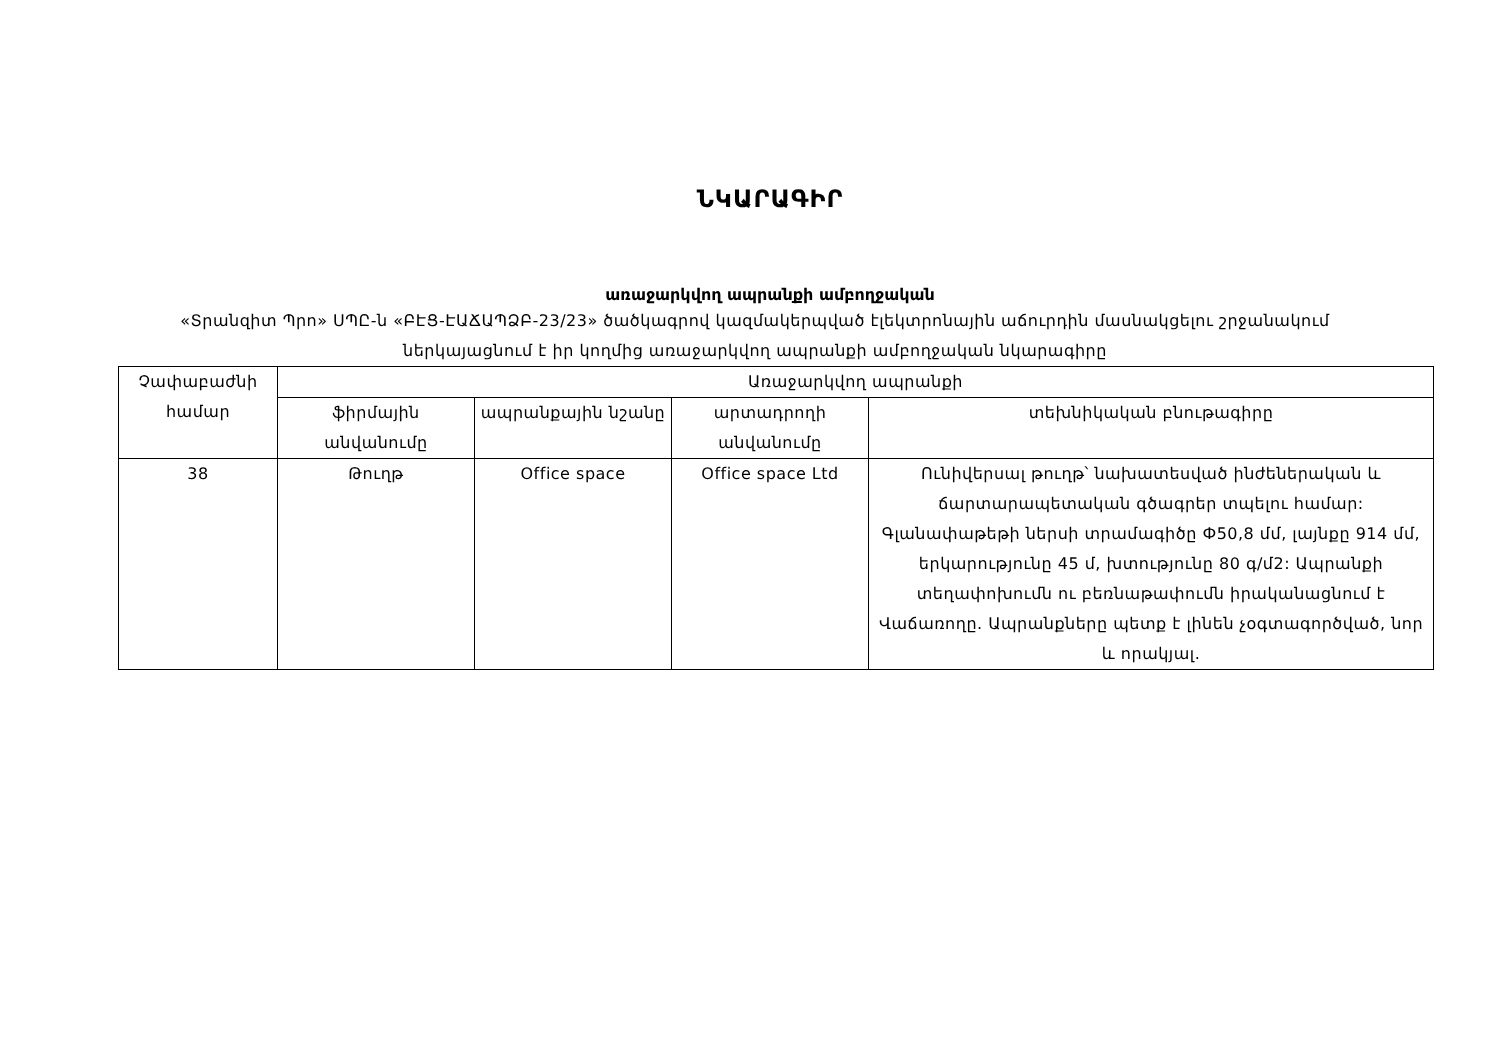ՆԿԱՐԱԳԻՐ
առաջարկվող ապրանքի ամբողջական
«Տրանզիտ Պրո» ՍՊԸ-ն «ԲԷՑ-ԷԱՃԱՊՁԲ-23/23» ծածկագրով կազմակերպված էլեկտրոնային աճուրդին մասնակցելու շրջանակում ներկայացնում է իր կողմից առաջարկվող ապրանքի ամբողջական նկարագիրը
| Չափաբաժնի համար | Առաջարկվող ապրանքի | | | |
| --- | --- | --- | --- | --- |
| | ֆիրմային անվանումը | ապրանքային նշանը | արտադրողի անվանումը | տեխնիկական բնութագիրը |
| 38 | Թուղթ | Office space | Office space Ltd | Ունիվերսալ թուղթ՝ նախատեսված ինժեներական և ճարտարապետական գծագրեր տպելու համար: Գլանափաթեթի ներսի տրամագիծը Ф50,8 մմ, լայնքը 914 մմ, երկարությունը 45 մ, խտությունը 80 գ/մ2: Ապրանքի տեղափոխումն ու բեռնաթափումն իրականացնում է Վաճառողը. Ապրանքները պետք է լինեն չօգտագործված, նոր և որակյալ. |